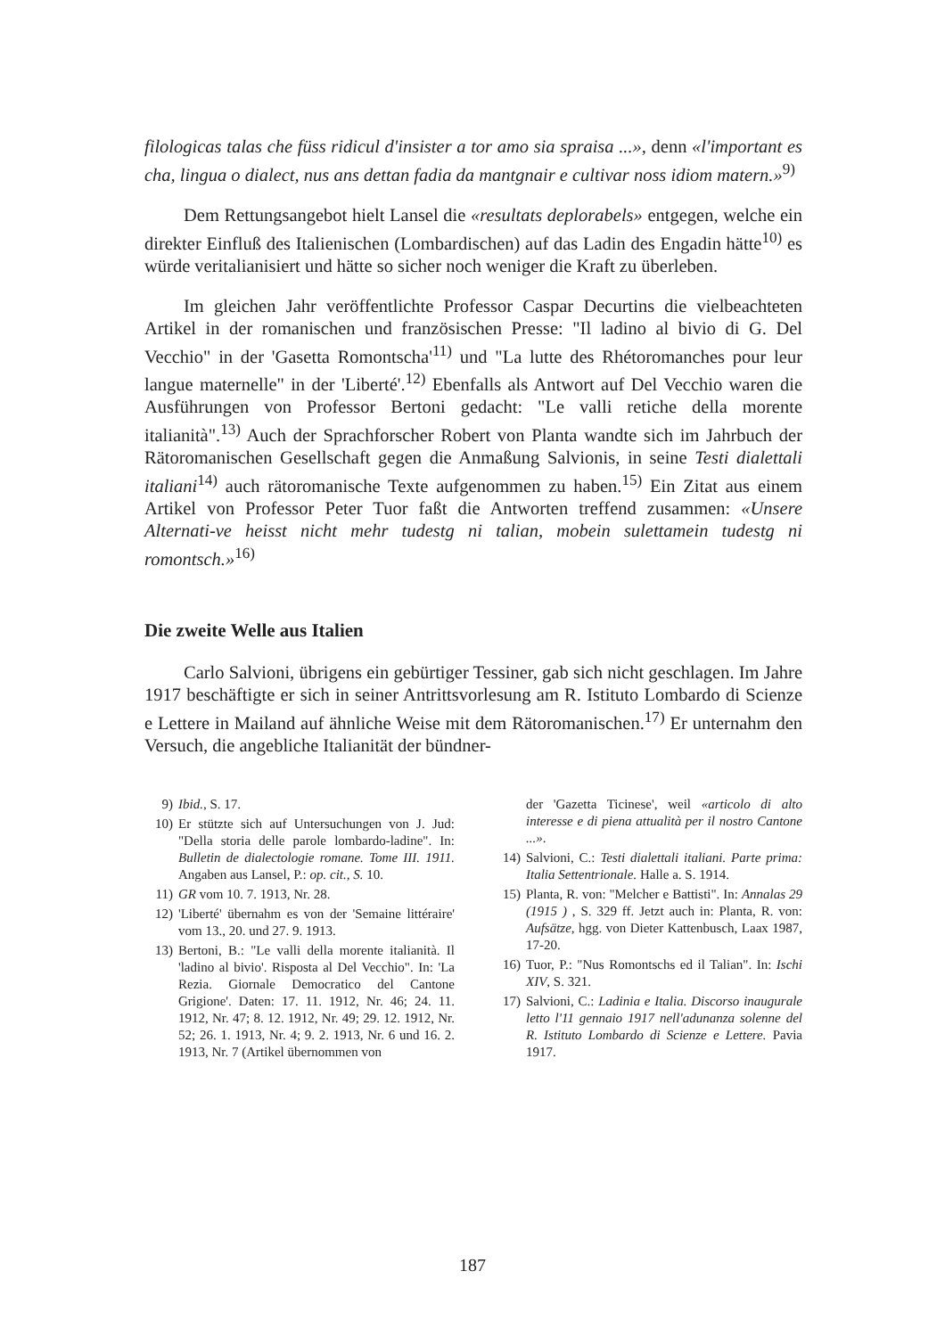filologicas talas che füss ridicul d'insister a tor amo sia spraisa ...», denn «l'important es cha, lingua o dialect, nus ans dettan fadia da mantgnair e cultivar noss idiom matern.»<sup>9)</sup>
Dem Rettungsangebot hielt Lansel die «resultats deplorabels» entgegen, welche ein direkter Einfluß des Italienischen (Lombardischen) auf das Ladin des Engadin hätte<sup>10)</sup> es würde veritalianisiert und hätte so sicher noch weniger die Kraft zu überleben.
Im gleichen Jahr veröffentlichte Professor Caspar Decurtins die vielbeachteten Artikel in der romanischen und französischen Presse: "Il ladino al bivio di G. Del Vecchio" in der 'Gasetta Romontscha'<sup>11)</sup> und "La lutte des Rhétoromanches pour leur langue maternelle" in der 'Liberté'.<sup>12)</sup> Ebenfalls als Antwort auf Del Vecchio waren die Ausführungen von Professor Bertoni gedacht: "Le valli retiche della morente italianità".<sup>13)</sup> Auch der Sprachforscher Robert von Planta wandte sich im Jahrbuch der Rätoromanischen Gesellschaft gegen die Anmaßung Salvionis, in seine Testi dialettali italiani<sup>14)</sup> auch rätoromanische Texte aufgenommen zu haben.<sup>15)</sup> Ein Zitat aus einem Artikel von Professor Peter Tuor faßt die Antworten treffend zusammen: «Unsere Alternati-ve heisst nicht mehr tudestg ni talian, mobein sulettamein tudestg ni romontsch.»<sup>16)</sup>
Die zweite Welle aus Italien
Carlo Salvioni, übrigens ein gebürtiger Tessiner, gab sich nicht geschlagen. Im Jahre 1917 beschäftigte er sich in seiner Antrittsvorlesung am R. Istituto Lombardo di Scienze e Lettere in Mailand auf ähnliche Weise mit dem Rätoromanischen.<sup>17)</sup> Er unternahm den Versuch, die angebliche Italianität der bündner-
9) Ibid., S. 17.
10) Er stützte sich auf Untersuchungen von J. Jud: "Della storia delle parole lombardo-ladine". In: Bulletin de dialectologie romane. Tome III. 1911. Angaben aus Lansel, P.: op. cit., S. 10.
11) GR vom 10. 7. 1913, Nr. 28.
12) 'Liberté' übernahm es von der 'Semaine littéraire' vom 13., 20. und 27. 9. 1913.
13) Bertoni, B.: "Le valli della morente italianità. Il 'ladino al bivio'. Risposta al Del Vecchio". In: 'La Rezia. Giornale Democratico del Cantone Grigione'. Daten: 17. 11. 1912, Nr. 46; 24. 11. 1912, Nr. 47; 8. 12. 1912, Nr. 49; 29. 12. 1912, Nr. 52; 26. 1. 1913, Nr. 4; 9. 2. 1913, Nr. 6 und 16. 2. 1913, Nr. 7 (Artikel übernommen von
der 'Gazetta Ticinese', weil «articolo di alto interesse e di piena attualità per il nostro Cantone ...».
14) Salvioni, C.: Testi dialettali italiani. Parte prima: Italia Settentrionale. Halle a. S. 1914.
15) Planta, R. von: "Melcher e Battisti". In: Annalas 29 (1915 ) , S. 329 ff. Jetzt auch in: Planta, R. von: Aufsätze, hgg. von Dieter Kattenbusch, Laax 1987, 17-20.
16) Tuor, P.: "Nus Romontschs ed il Talian". In: Ischi XIV, S. 321.
17) Salvioni, C.: Ladinia e Italia. Discorso inaugurale letto l'11 gennaio 1917 nell'adunanza solenne del R. Istituto Lombardo di Scienze e Lettere. Pavia 1917.
187